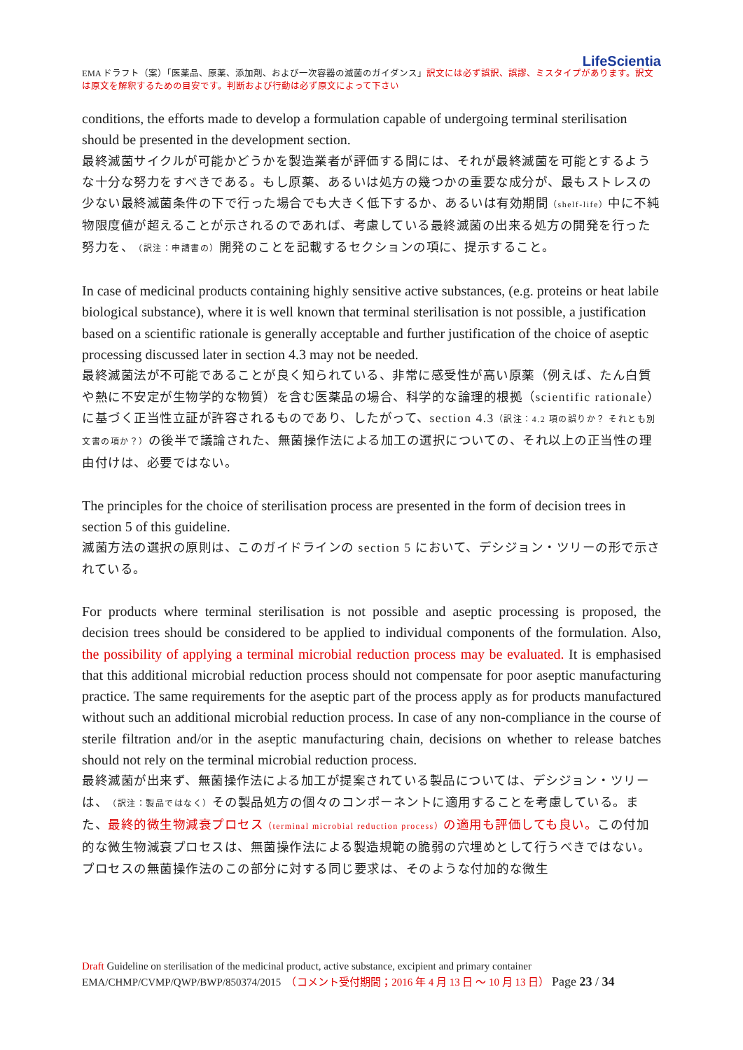LifeScientia
EMA ドラフト（案）「医薬品、原薬、添加剤、および一次容器の滅菌のガイダンス」訳文には必ず誤訳、誤謬、ミスタイプがあります。訳文は原文を解釈するための目安です。判断および行動は必ず原文によって下さい
conditions, the efforts made to develop a formulation capable of undergoing terminal sterilisation should be presented in the development section.
最終滅菌サイクルが可能かどうかを製造業者が評価する間には、それが最終滅菌を可能とするような十分な努力をすべきである。もし原薬、あるいは処方の幾つかの重要な成分が、最もストレスの少ない最終滅菌条件の下で行った場合でも大きく低下するか、あるいは有効期間（shelf-life）中に不純物限度値が超えることが示されるのであれば、考慮している最終滅菌の出来る処方の開発を行った努力を、（訳注：申請書の）開発のことを記載するセクションの項に、提示すること。
In case of medicinal products containing highly sensitive active substances, (e.g. proteins or heat labile biological substance), where it is well known that terminal sterilisation is not possible, a justification based on a scientific rationale is generally acceptable and further justification of the choice of aseptic processing discussed later in section 4.3 may not be needed.
最終滅菌法が不可能であることが良く知られている、非常に感受性が高い原薬（例えば、たん白質や熱に不安定が生物学的な物質）を含む医薬品の場合、科学的な論理的根拠（scientific rationale）に基づく正当性立証が許容されるものであり、したがって、section 4.3（訳注：4.2 項の誤りか？ それとも別文書の項か？）の後半で議論された、無菌操作法による加工の選択についての、それ以上の正当性の理由付けは、必要ではない。
The principles for the choice of sterilisation process are presented in the form of decision trees in section 5 of this guideline.
滅菌方法の選択の原則は、このガイドラインの section 5 において、デシジョン・ツリーの形で示されている。
For products where terminal sterilisation is not possible and aseptic processing is proposed, the decision trees should be considered to be applied to individual components of the formulation. Also, the possibility of applying a terminal microbial reduction process may be evaluated. It is emphasised that this additional microbial reduction process should not compensate for poor aseptic manufacturing practice. The same requirements for the aseptic part of the process apply as for products manufactured without such an additional microbial reduction process. In case of any non-compliance in the course of sterile filtration and/or in the aseptic manufacturing chain, decisions on whether to release batches should not rely on the terminal microbial reduction process.
最終滅菌が出来ず、無菌操作法による加工が提案されている製品については、デシジョン・ツリーは、（訳注：製品ではなく）その製品処方の個々のコンポーネントに適用することを考慮している。また、最終的微生物減衰プロセス（terminal microbial reduction process）の適用も評価しても良い。この付加的な微生物減衰プロセスは、無菌操作法による製造規範の脆弱の穴埋めとして行うべきではない。プロセスの無菌操作法のこの部分に対する同じ要求は、そのような付加的な微生
Draft Guideline on sterilisation of the medicinal product, active substance, excipient and primary container
EMA/CHMP/CVMP/QWP/BWP/850374/2015　（コメント受付期間；2016 年 4 月 13 日 ～ 10 月 13 日） Page 23 / 34